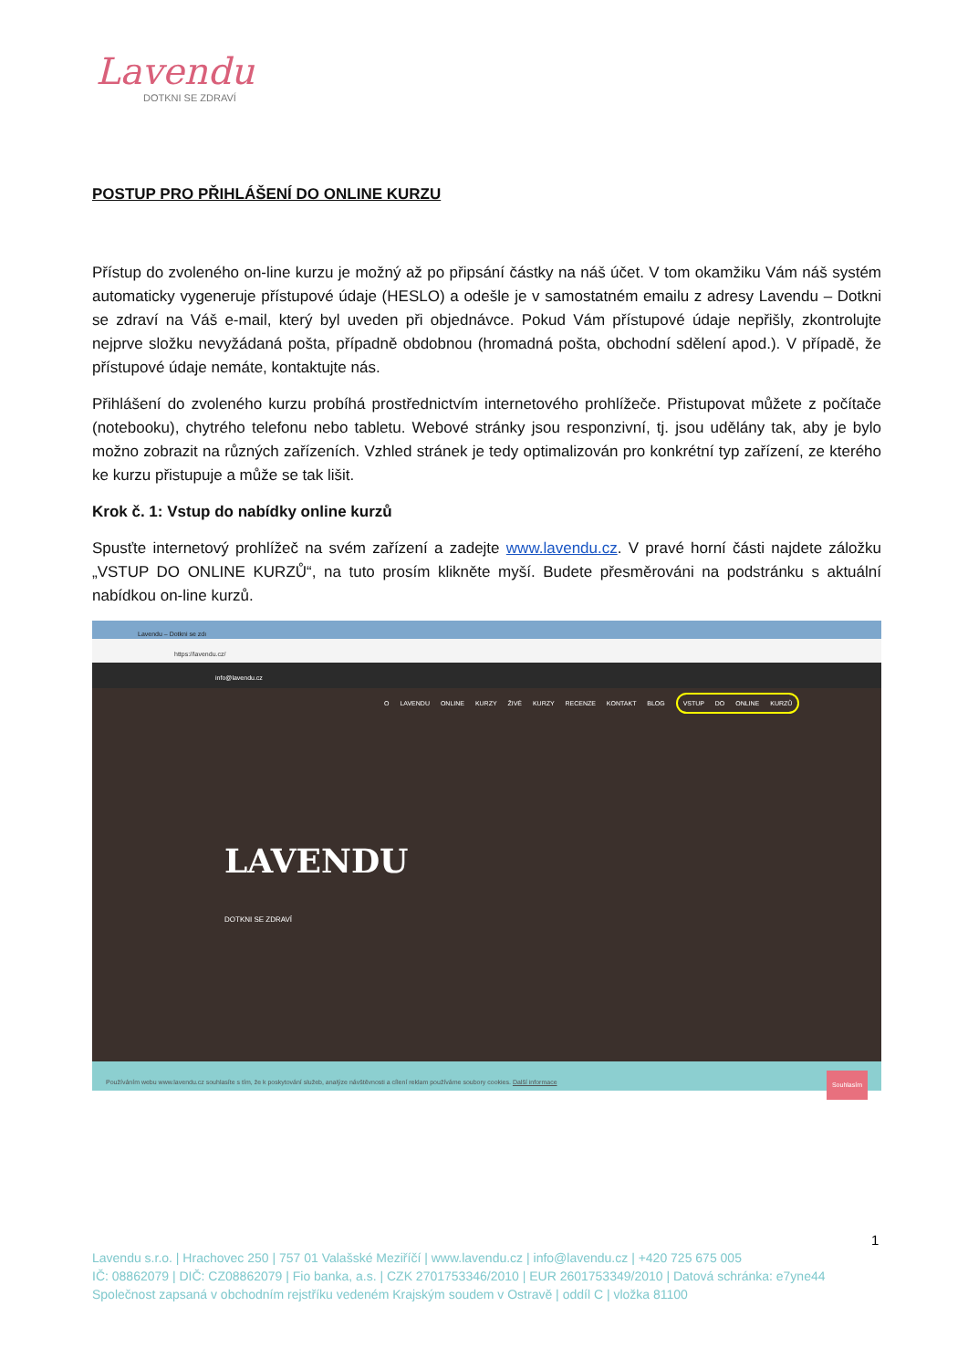Lavendu
DOTKNI SE ZDRAVÍ
POSTUP PRO PŘIHLÁŠENÍ DO ONLINE KURZU
Přístup do zvoleného on-line kurzu je možný až po připsání částky na náš účet. V tom okamžiku Vám náš systém automaticky vygeneruje přístupové údaje (HESLO) a odešle je v samostatném emailu z adresy Lavendu – Dotkni se zdraví na Váš e-mail, který byl uveden při objednávce. Pokud Vám přístupové údaje nepřišly, zkontrolujte nejprve složku nevyžádaná pošta, případně obdobnou (hromadná pošta, obchodní sdělení apod.). V případě, že přístupové údaje nemáte, kontaktujte nás.
Přihlášení do zvoleného kurzu probíhá prostřednictvím internetového prohlížeče. Přistupovat můžete z počítače (notebooku), chytrého telefonu nebo tabletu. Webové stránky jsou responzivní, tj. jsou udělány tak, aby je bylo možno zobrazit na různých zařízeních. Vzhled stránek je tedy optimalizován pro konkrétní typ zařízení, ze kterého ke kurzu přistupuje a může se tak lišit.
Krok č. 1: Vstup do nabídky online kurzů
Spusťte internetový prohlížeč na svém zařízení a zadejte www.lavendu.cz. V pravé horní části najdete záložku „VSTUP DO ONLINE KURZŮ“, na tuto prosím klikněte myší. Budete přesměrováni na podstránku s aktuální nabídkou on-line kurzů.
Lavendu – Dotkni se zdı
https://lavendu.cz/
info@lavendu.cz
O LAVENDU ONLINE KURZY ŽIVÉ KURZY RECENZE KONTAKT BLOG VSTUP DO ONLINE KURZŮ
LAVENDU
DOTKNI SE ZDRAVÍ
Používáním webu www.lavendu.cz souhlasíte s tím, že k poskytování služeb, analýze návštěvnosti a cílení reklam používáme soubory cookies. Další informace Souhlasím
1
Lavendu s.r.o. | Hrachovec 250 | 757 01 Valašské Meziříčí | www.lavendu.cz | info@lavendu.cz | +420 725 675 005
IČ: 08862079 | DIČ: CZ08862079 | Fio banka, a.s. | CZK 2701753346/2010 | EUR 2601753349/2010 | Datová schránka: e7yne44
Společnost zapsaná v obchodním rejstříku vedeném Krajským soudem v Ostravě | oddíl C | vložka 81100